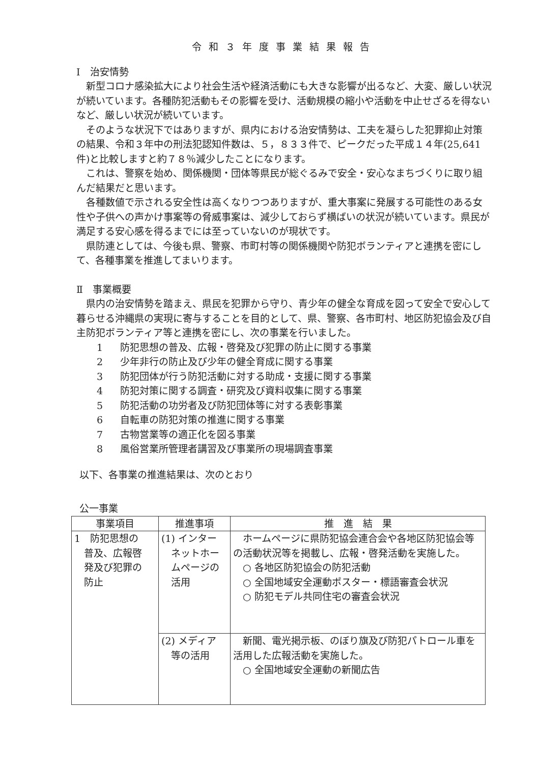令和３年度事業結果報告
Ⅰ　治安情勢
新型コロナ感染拡大により社会生活や経済活動にも大きな影響が出るなど、大変、厳しい状況が続いています。各種防犯活動もその影響を受け、活動規模の縮小や活動を中止せざるを得ないなど、厳しい状況が続いています。
そのような状況下ではありますが、県内における治安情勢は、工夫を凝らした犯罪抑止対策の結果、令和３年中の刑法犯認知件数は、５，８３３件で、ピークだった平成１４年(25,641件)と比較しますと約７８％減少したことになります。
これは、警察を始め、関係機関・団体等県民が総ぐるみで安全・安心なまちづくりに取り組んだ結果だと思います。
各種数値で示される安全性は高くなりつつありますが、重大事案に発展する可能性のある女性や子供への声かけ事案等の脅威事案は、減少しておらず横ばいの状況が続いています。県民が満足する安心感を得るまでには至っていないのが現状です。
県防連としては、今後も県、警察、市町村等の関係機関や防犯ボランティアと連携を密にして、各種事業を推進してまいります。
Ⅱ　事業概要
県内の治安情勢を踏まえ、県民を犯罪から守り、青少年の健全な育成を図って安全で安心して暮らせる沖縄県の実現に寄与することを目的として、県、警察、各市町村、地区防犯協会及び自主防犯ボランティア等と連携を密にし、次の事業を行いました。
1 防犯思想の普及、広報・啓発及び犯罪の防止に関する事業
2 少年非行の防止及び少年の健全育成に関する事業
3 防犯団体が行う防犯活動に対する助成・支援に関する事業
4 防犯対策に関する調査・研究及び資料収集に関する事業
5 防犯活動の功労者及び防犯団体等に対する表彰事業
6 自転車の防犯対策の推進に関する事業
7 古物営業等の適正化を図る事業
8 風俗営業所管理者講習及び事業所の現場調査事業
以下、各事業の推進結果は、次のとおり
公一事業
| 事業項目 | 推進事項 | 推 進 結 果 |
| --- | --- | --- |
| 1 防犯思想の 普及、広報啓 発及び犯罪の 防止 | (1) インター ネットホー ムページの 活用 | ホームページに県防犯協会連合会や各地区防犯協会等の活動状況等を掲載し、広報・啓発活動を実施した。 ○ 各地区防犯協会の防犯活動 ○ 全国地域安全運動ポスター・標語審査会状況 ○ 防犯モデル共同住宅の審査会状況 |
| | (2) メディア 等の活用 | 新聞、電光掲示板、のぼり旗及び防犯パトロール車を活用した広報活動を実施した。 ○ 全国地域安全運動の新聞広告 |